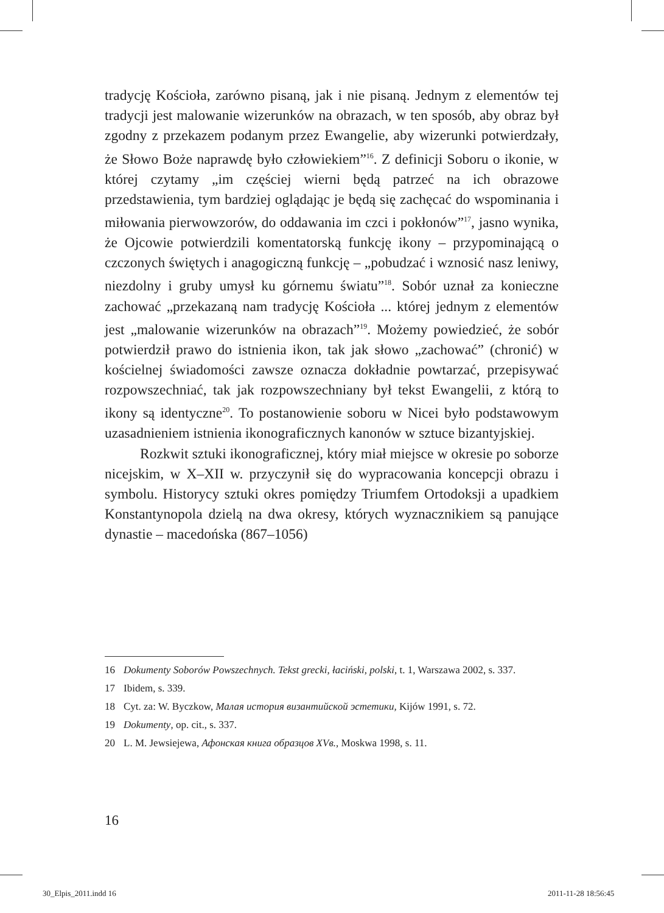tradycję Kościoła, zarówno pisaną, jak i nie pisaną. Jednym z elementów tej tradycji jest malowanie wizerunków na obrazach, w ten sposób, aby obraz był zgodny z przekazem podanym przez Ewangelie, aby wizerunki potwierdzały, że Słowo Boże naprawdę było człowiekiem”<sup>16</sup>. Z definicji Soboru o ikonie, w której czytamy „im częściej wierni będą patrzeć na ich obrazowe przedstawienia, tym bardziej oglądając je będą się zachęcać do wspominania i miłowania pierwowzorów, do oddawania im czci i pokłonów”<sup>17</sup>, jasno wynika, że Ojcowie potwierdzili komentatorską funkcję ikony – przypominającą o czczonych świętych i anagogiczną funkcję – „pobudzać i wznosić nasz leniwy, niezdolny i gruby umysł ku górnemu światu”<sup>18</sup>. Sobór uznał za konieczne zachować „przekazaną nam tradycję Kościoła ... której jednym z elementów jest „malowanie wizerunków na obrazach”<sup>19</sup>. Możemy powiedzieć, że sobór potwierdził prawo do istnienia ikon, tak jak słowo „zachować” (chronić) w kościelnej świadomości zawsze oznacza dokładnie powtarzać, przepisywać rozpowszechniać, tak jak rozpowszechniany był tekst Ewangelii, z którą to ikony są identyczne<sup>20</sup>. To postanowienie soboru w Nicei było podstawowym uzasadnieniem istnienia ikonograficznych kanonów w sztuce bizantyjskiej.
Rozkwit sztuki ikonograficznej, który miał miejsce w okresie po soborze nicejskim, w X–XII w. przyczynił się do wypracowania koncepcji obrazu i symbolu. Historycy sztuki okres pomiędzy Triumfem Ortodoksji a upadkiem Konstantynopola dzielą na dwa okresy, których wyznacznikiem są panujące dynastie – macedońska (867–1056)
16 Dokumenty Soborów Powszechnych. Tekst grecki, łaciński, polski, t. 1, Warszawa 2002, s. 337.
17 Ibidem, s. 339.
18 Cyt. za: W. Byczkow, Малая история византийской эстетики, Kijów 1991, s. 72.
19 Dokumenty, op. cit., s. 337.
20 L. M. Jewsiejewa, Афонская книга образцов XVв., Moskwa 1998, s. 11.
16
30_Elpis_2011.indd 16 2011-11-28 18:56:45